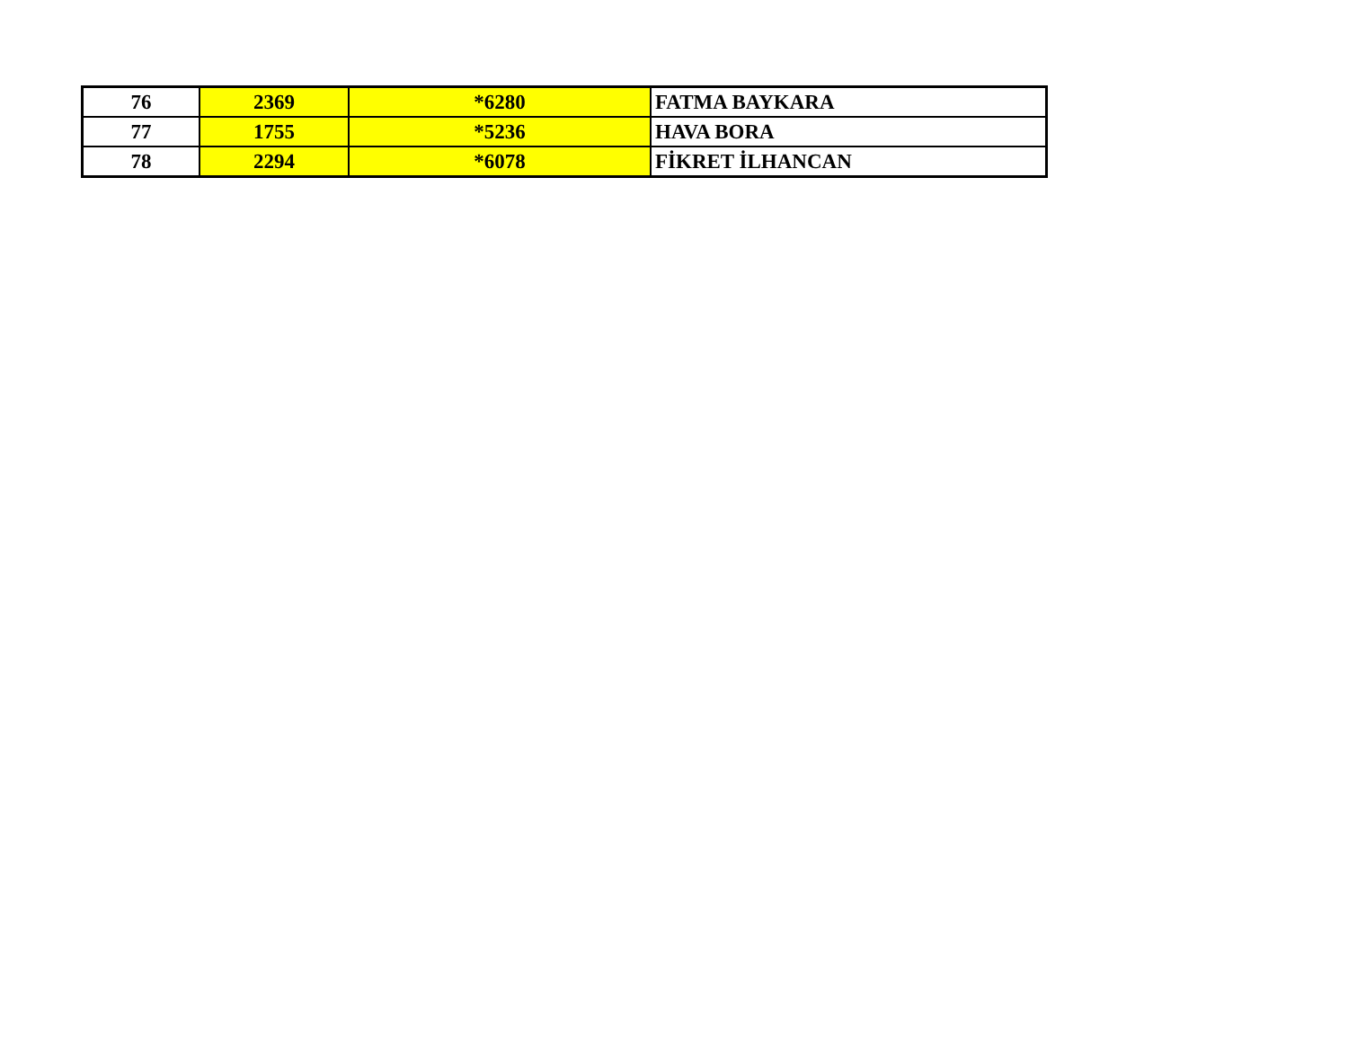| 76 | 2369 | *6280 | FATMA BAYKARA |
| 77 | 1755 | *5236 | HAVA BORA |
| 78 | 2294 | *6078 | FİKRET İLHANCAN |